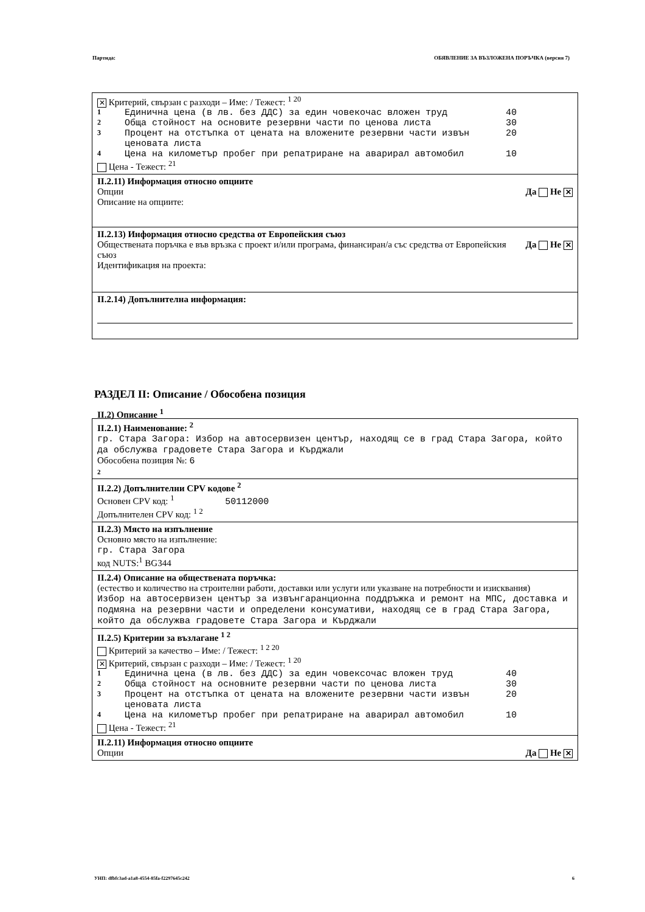Партида: ОБЯВЛЕНИЕ ЗА ВЪЗЛОЖЕНА ПОРЪЧКА (версия 7)
✕ Критерий, свързан с разходи – Име: / Тежест: <sup>1 20</sup>
| 1 | Единична цена (в лв. без ДДС) за един човекочас вложен труд | 40 |
| 2 | Обща стойност на основите резервни части по ценова листа | 30 |
| 3 | Процент на отстъпка от цената на вложените резервни части извън ценовата листа | 20 |
| 4 | Цена на километър пробег при репатриране на аварирал автомобил | 10 |
Цена - Тежест: <sup>21</sup>
II.2.11) Информация относно опциите
Да Не ✕ Опции
Описание на опциите:
II.2.13) Информация относно средства от Европейския съюз
Да Не ✕ Обществената поръчка е във връзка с проект и/или програма, финансиран/а със средства от Европейския съюз
Идентификация на проекта:
II.2.14) Допълнителна информация:
РАЗДЕЛ II: Описание / Обособена позиция
II.2) Описание <sup>1</sup>
II.2.1) Наименование: <sup>2</sup>
гр. Стара Загора: Избор на автосервизен център, находящ се в град Стара Загора, който да обслужва градовете Стара Загора и Кърджали
Обособена позиция №: 6
2
II.2.2) Допълнителни CPV кодове <sup>2</sup>
Основен CPV код: <sup>1</sup> 50112000
Допълнителен CPV код: <sup>1 2</sup>
II.2.3) Място на изпълнение
Основно място на изпълнение:
гр. Стара Загора
код NUTS:<sup>1</sup> BG344
II.2.4) Описание на обществената поръчка:
(естество и количество на строителни работи, доставки или услуги или указване на потребности и изисквания)
Избор на автосервизен център за извънгаранционна поддръжка и ремонт на МПС, доставка и подмяна на резервни части и определени консумативи, находящ се в град Стара Загора, който да обслужва градовете Стара Загора и Кърджали
II.2.5) Критерии за възлагане <sup>1 2</sup>
Критерий за качество – Име: / Тежест: <sup>1 2 20</sup>
✕ Критерий, свързан с разходи – Име: / Тежест: <sup>1 20</sup>
| 1 | Единична цена (в лв. без ДДС) за един човексочас вложен труд | 40 |
| 2 | Обща стойност на основните резервни части по ценова листа | 30 |
| 3 | Процент на отстъпка от цената на вложените резервни части извън ценовата листа | 20 |
| 4 | Цена на километър пробег при репатриране на аварирал автомобил | 10 |
Цена - Тежест: <sup>21</sup>
II.2.11) Информация относно опциите
Да Не ✕ Опции
УНП: dfbfc3ad-a1a8-4554-85fa-f2297645c242 6